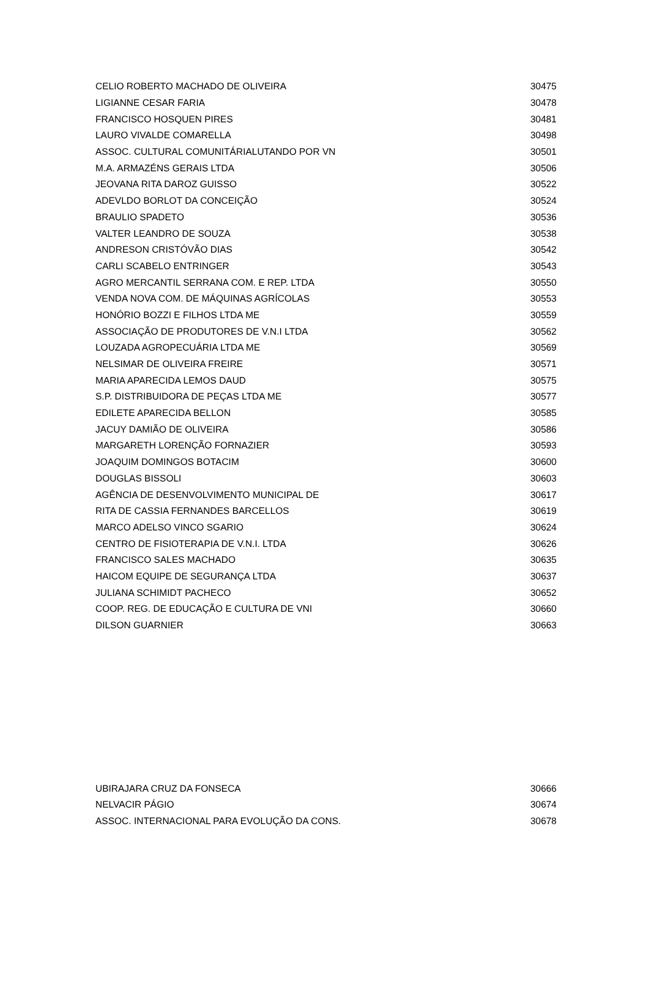| CELIO ROBERTO MACHADO DE OLIVEIRA | 30475 |
| LIGIANNE CESAR FARIA | 30478 |
| FRANCISCO HOSQUEN PIRES | 30481 |
| LAURO VIVALDE COMARELLA | 30498 |
| ASSOC. CULTURAL COMUNITÁRIALUTANDO POR VN | 30501 |
| M.A. ARMAZÉNS GERAIS LTDA | 30506 |
| JEOVANA RITA DAROZ GUISSO | 30522 |
| ADEVLDO BORLOT DA CONCEIÇÃO | 30524 |
| BRAULIO SPADETO | 30536 |
| VALTER LEANDRO DE SOUZA | 30538 |
| ANDRESON CRISTÓVÃO DIAS | 30542 |
| CARLI SCABELO ENTRINGER | 30543 |
| AGRO MERCANTIL SERRANA COM. E REP. LTDA | 30550 |
| VENDA NOVA COM. DE MÁQUINAS AGRÍCOLAS | 30553 |
| HONÓRIO BOZZI E FILHOS LTDA ME | 30559 |
| ASSOCIAÇÃO DE PRODUTORES DE V.N.I LTDA | 30562 |
| LOUZADA AGROPECUÁRIA LTDA ME | 30569 |
| NELSIMAR DE OLIVEIRA FREIRE | 30571 |
| MARIA APARECIDA LEMOS DAUD | 30575 |
| S.P. DISTRIBUIDORA DE PEÇAS LTDA ME | 30577 |
| EDILETE APARECIDA BELLON | 30585 |
| JACUY DAMIÃO DE OLIVEIRA | 30586 |
| MARGARETH LORENÇÃO FORNAZIER | 30593 |
| JOAQUIM DOMINGOS BOTACIM | 30600 |
| DOUGLAS BISSOLI | 30603 |
| AGÊNCIA DE DESENVOLVIMENTO MUNICIPAL DE | 30617 |
| RITA DE CASSIA FERNANDES BARCELLOS | 30619 |
| MARCO ADELSO VINCO SGARIO | 30624 |
| CENTRO DE FISIOTERAPIA DE V.N.I. LTDA | 30626 |
| FRANCISCO SALES MACHADO | 30635 |
| HAICOM EQUIPE DE SEGURANÇA LTDA | 30637 |
| JULIANA SCHIMIDT PACHECO | 30652 |
| COOP. REG. DE EDUCAÇÃO E CULTURA DE VNI | 30660 |
| DILSON GUARNIER | 30663 |
| UBIRAJARA CRUZ DA FONSECA | 30666 |
| NELVACIR PÁGIO | 30674 |
| ASSOC. INTERNACIONAL PARA EVOLUÇÃO DA CONS. | 30678 |